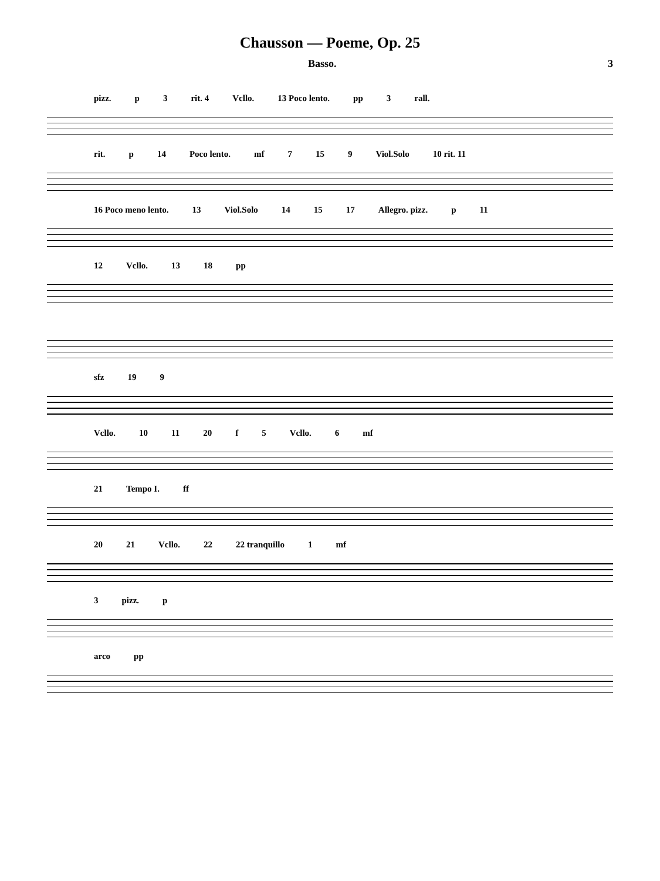Chausson — Poeme, Op. 25
Basso. 3
pizz. p 3 rit. 4 Vcllo. 13 Poco lento. pp 3 rall.
rit. p 14 Poco lento. mf 7 15 9 Viol.Solo 10 rit. 11
16 Poco meno lento. 13 Viol.Solo 14 15 17 Allegro. pizz. p 11
12 Vcllo. 13 18 pp
sfz 19 9
Vcllo. 10 11 20 f 5 Vcllo. 6 mf
21 Tempo I. ff
20 21 Vcllo. 22 22 tranquillo 1 mf
3 pizz. p
arco pp